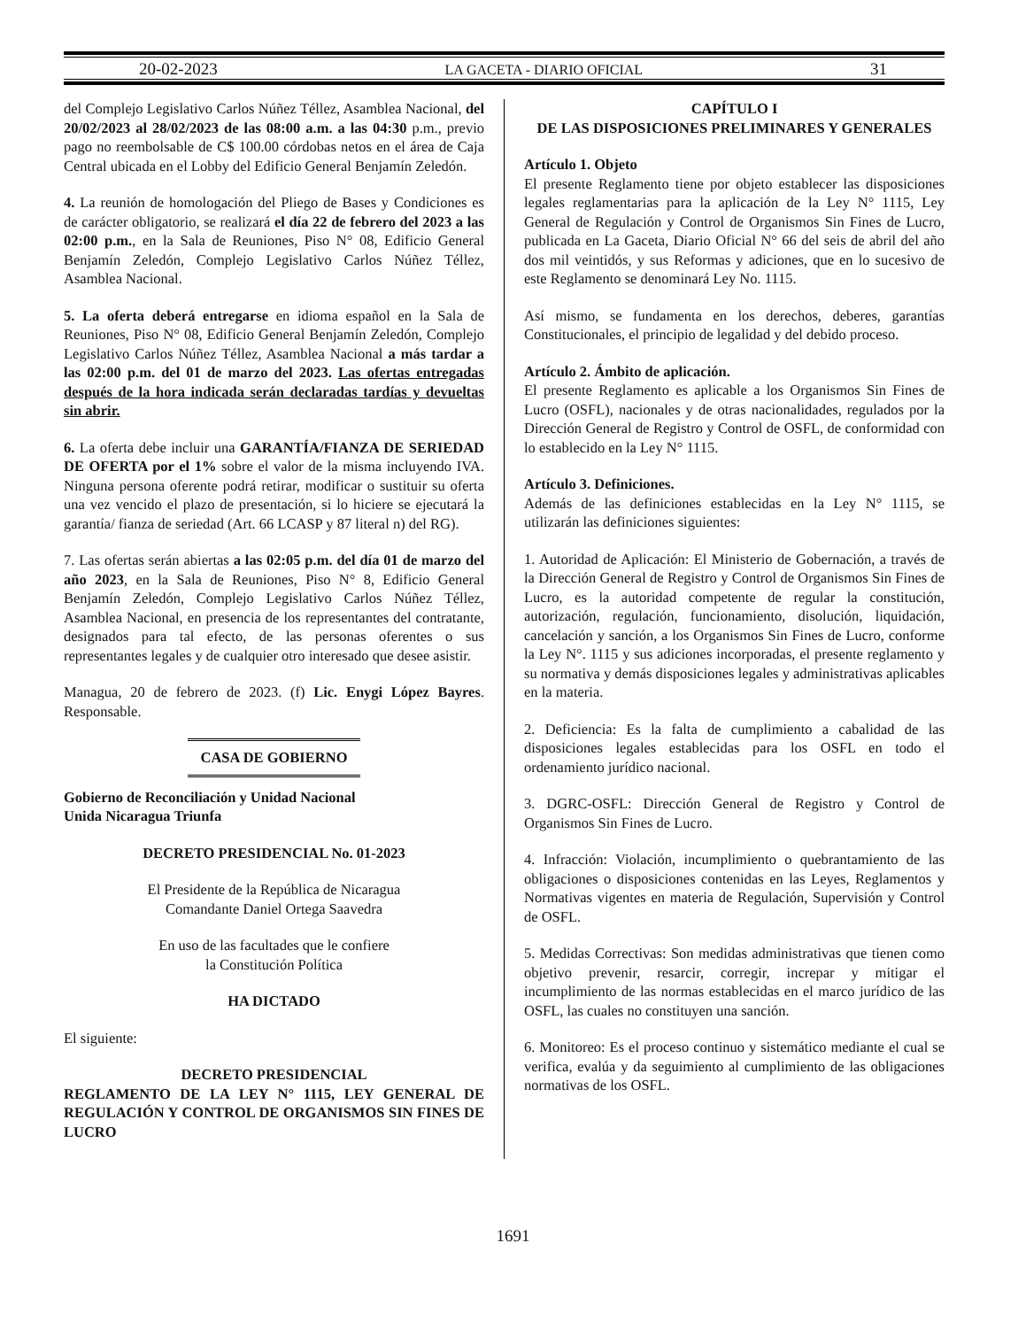20-02-2023 LA GACETA - DIARIO OFICIAL 31
del Complejo Legislativo Carlos Núñez Téllez, Asamblea Nacional, del 20/02/2023 al 28/02/2023 de las 08:00 a.m. a las 04:30 p.m., previo pago no reembolsable de C$ 100.00 córdobas netos en el área de Caja Central ubicada en el Lobby del Edificio General Benjamín Zeledón.
4. La reunión de homologación del Pliego de Bases y Condiciones es de carácter obligatorio, se realizará el día 22 de febrero del 2023 a las 02:00 p.m., en la Sala de Reuniones, Piso N° 08, Edificio General Benjamín Zeledón, Complejo Legislativo Carlos Núñez Téllez, Asamblea Nacional.
5. La oferta deberá entregarse en idioma español en la Sala de Reuniones, Piso N° 08, Edificio General Benjamín Zeledón, Complejo Legislativo Carlos Núñez Téllez, Asamblea Nacional a más tardar a las 02:00 p.m. del 01 de marzo del 2023. Las ofertas entregadas después de la hora indicada serán declaradas tardías y devueltas sin abrir.
6. La oferta debe incluir una GARANTÍA/FIANZA DE SERIEDAD DE OFERTA por el 1% sobre el valor de la misma incluyendo IVA. Ninguna persona oferente podrá retirar, modificar o sustituir su oferta una vez vencido el plazo de presentación, si lo hiciere se ejecutará la garantía/ fianza de seriedad (Art. 66 LCASP y 87 literal n) del RG).
7. Las ofertas serán abiertas a las 02:05 p.m. del día 01 de marzo del año 2023, en la Sala de Reuniones, Piso N° 8, Edificio General Benjamín Zeledón, Complejo Legislativo Carlos Núñez Téllez, Asamblea Nacional, en presencia de los representantes del contratante, designados para tal efecto, de las personas oferentes o sus representantes legales y de cualquier otro interesado que desee asistir.
Managua, 20 de febrero de 2023. (f) Lic. Enygi López Bayres. Responsable.
CASA DE GOBIERNO
Gobierno de Reconciliación y Unidad Nacional
Unida Nicaragua Triunfa
DECRETO PRESIDENCIAL No. 01-2023
El Presidente de la República de Nicaragua
Comandante Daniel Ortega Saavedra
En uso de las facultades que le confiere
la Constitución Política
HA DICTADO
El siguiente:
DECRETO PRESIDENCIAL
REGLAMENTO DE LA LEY N° 1115, LEY GENERAL DE REGULACIÓN Y CONTROL DE ORGANISMOS SIN FINES DE LUCRO
CAPÍTULO I
DE LAS DISPOSICIONES PRELIMINARES Y GENERALES
Artículo 1. Objeto
El presente Reglamento tiene por objeto establecer las disposiciones legales reglamentarias para la aplicación de la Ley N° 1115, Ley General de Regulación y Control de Organismos Sin Fines de Lucro, publicada en La Gaceta, Diario Oficial N° 66 del seis de abril del año dos mil veintidós, y sus Reformas y adiciones, que en lo sucesivo de este Reglamento se denominará Ley No. 1115.
Así mismo, se fundamenta en los derechos, deberes, garantías Constitucionales, el principio de legalidad y del debido proceso.
Artículo 2. Ámbito de aplicación.
El presente Reglamento es aplicable a los Organismos Sin Fines de Lucro (OSFL), nacionales y de otras nacionalidades, regulados por la Dirección General de Registro y Control de OSFL, de conformidad con lo establecido en la Ley N° 1115.
Artículo 3. Definiciones.
Además de las definiciones establecidas en la Ley N° 1115, se utilizarán las definiciones siguientes:
1. Autoridad de Aplicación: El Ministerio de Gobernación, a través de la Dirección General de Registro y Control de Organismos Sin Fines de Lucro, es la autoridad competente de regular la constitución, autorización, regulación, funcionamiento, disolución, liquidación, cancelación y sanción, a los Organismos Sin Fines de Lucro, conforme la Ley N°. 1115 y sus adiciones incorporadas, el presente reglamento y su normativa y demás disposiciones legales y administrativas aplicables en la materia.
2. Deficiencia: Es la falta de cumplimiento a cabalidad de las disposiciones legales establecidas para los OSFL en todo el ordenamiento jurídico nacional.
3. DGRC-OSFL: Dirección General de Registro y Control de Organismos Sin Fines de Lucro.
4. Infracción: Violación, incumplimiento o quebrantamiento de las obligaciones o disposiciones contenidas en las Leyes, Reglamentos y Normativas vigentes en materia de Regulación, Supervisión y Control de OSFL.
5. Medidas Correctivas: Son medidas administrativas que tienen como objetivo prevenir, resarcir, corregir, increpar y mitigar el incumplimiento de las normas establecidas en el marco jurídico de las OSFL, las cuales no constituyen una sanción.
6. Monitoreo: Es el proceso continuo y sistemático mediante el cual se verifica, evalúa y da seguimiento al cumplimiento de las obligaciones normativas de los OSFL.
1691